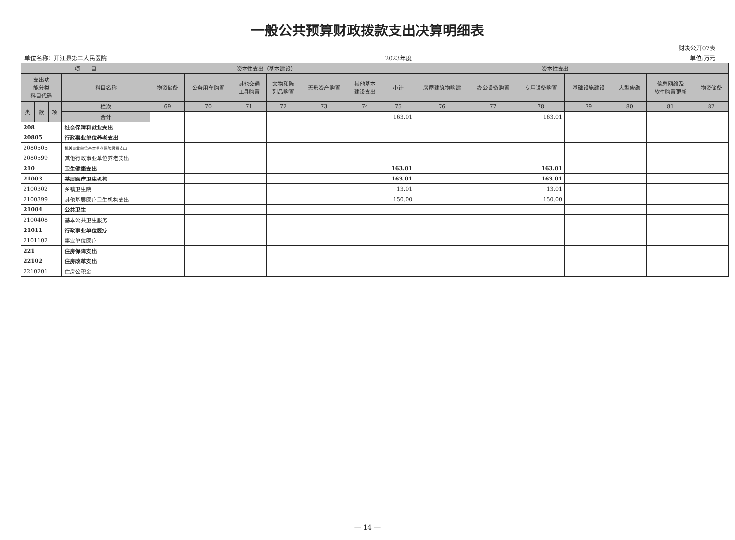一般公共预算财政拨款支出决算明细表
财决公开07表
单位名称：开江县第二人民医院 2023年度 单位:万元
| 项 目 | | | | 资本性支出（基本建设） | | | | | | 资本性支出 | | | | | | | |
| --- | --- | --- | --- | --- | --- | --- | --- | --- | --- | --- | --- | --- | --- | --- | --- | --- | --- |
| 支出功 能分类 科目代码 | | | 科目名称 | 物资储备 | 公务用车购置 | 其他交通 工具购置 | 文物和陈 列品购置 | 无形资产购置 | 其他基本 建设支出 | 小计 | 房屋建筑物购建 | 办公设备购置 | 专用设备购置 | 基础设施建设 | 大型修缮 | 信息网络及 软件购置更新 | 物资储备 |
| 类 | 款 | 项 | 栏次 | 69 | 70 | 71 | 72 | 73 | 74 | 75 | 76 | 77 | 78 | 79 | 80 | 81 | 82 |
| | | | 合计 | | | | | | | 163.01 | | | 163.01 | | | | |
| 208 | | | 社会保障和就业支出 | | | | | | | | | | | | | | |
| 20805 | | | 行政事业单位养老支出 | | | | | | | | | | | | | | |
| 2080505 | | | 机关事业单位基本养老保险缴费支出 | | | | | | | | | | | | | | |
| 2080599 | | | 其他行政事业单位养老支出 | | | | | | | | | | | | | | |
| 210 | | | 卫生健康支出 | | | | | | | 163.01 | | | 163.01 | | | | |
| 21003 | | | 基层医疗卫生机构 | | | | | | | 163.01 | | | 163.01 | | | | |
| 2100302 | | | 乡镇卫生院 | | | | | | | 13.01 | | | 13.01 | | | | |
| 2100399 | | | 其他基层医疗卫生机构支出 | | | | | | | 150.00 | | | 150.00 | | | | |
| 21004 | | | 公共卫生 | | | | | | | | | | | | | | |
| 2100408 | | | 基本公共卫生服务 | | | | | | | | | | | | | | |
| 21011 | | | 行政事业单位医疗 | | | | | | | | | | | | | | |
| 2101102 | | | 事业单位医疗 | | | | | | | | | | | | | | |
| 221 | | | 住房保障支出 | | | | | | | | | | | | | | |
| 22102 | | | 住房改革支出 | | | | | | | | | | | | | | |
| 2210201 | | | 住房公积金 | | | | | | | | | | | | | | |
— 14 —